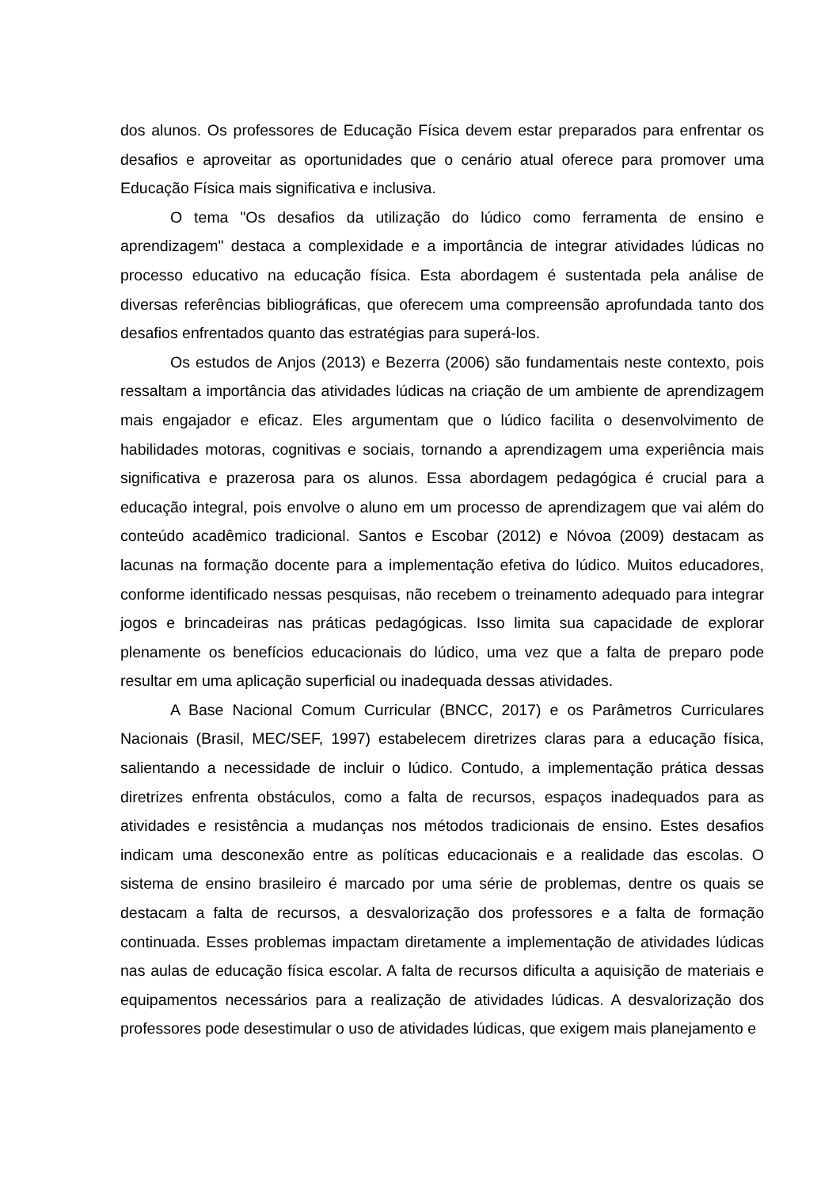dos alunos. Os professores de Educação Física devem estar preparados para enfrentar os desafios e aproveitar as oportunidades que o cenário atual oferece para promover uma Educação Física mais significativa e inclusiva.
O tema "Os desafios da utilização do lúdico como ferramenta de ensino e aprendizagem" destaca a complexidade e a importância de integrar atividades lúdicas no processo educativo na educação física. Esta abordagem é sustentada pela análise de diversas referências bibliográficas, que oferecem uma compreensão aprofundada tanto dos desafios enfrentados quanto das estratégias para superá-los.
Os estudos de Anjos (2013) e Bezerra (2006) são fundamentais neste contexto, pois ressaltam a importância das atividades lúdicas na criação de um ambiente de aprendizagem mais engajador e eficaz. Eles argumentam que o lúdico facilita o desenvolvimento de habilidades motoras, cognitivas e sociais, tornando a aprendizagem uma experiência mais significativa e prazerosa para os alunos. Essa abordagem pedagógica é crucial para a educação integral, pois envolve o aluno em um processo de aprendizagem que vai além do conteúdo acadêmico tradicional. Santos e Escobar (2012) e Nóvoa (2009) destacam as lacunas na formação docente para a implementação efetiva do lúdico. Muitos educadores, conforme identificado nessas pesquisas, não recebem o treinamento adequado para integrar jogos e brincadeiras nas práticas pedagógicas. Isso limita sua capacidade de explorar plenamente os benefícios educacionais do lúdico, uma vez que a falta de preparo pode resultar em uma aplicação superficial ou inadequada dessas atividades.
A Base Nacional Comum Curricular (BNCC, 2017) e os Parâmetros Curriculares Nacionais (Brasil, MEC/SEF, 1997) estabelecem diretrizes claras para a educação física, salientando a necessidade de incluir o lúdico. Contudo, a implementação prática dessas diretrizes enfrenta obstáculos, como a falta de recursos, espaços inadequados para as atividades e resistência a mudanças nos métodos tradicionais de ensino. Estes desafios indicam uma desconexão entre as políticas educacionais e a realidade das escolas. O sistema de ensino brasileiro é marcado por uma série de problemas, dentre os quais se destacam a falta de recursos, a desvalorização dos professores e a falta de formação continuada. Esses problemas impactam diretamente a implementação de atividades lúdicas nas aulas de educação física escolar. A falta de recursos dificulta a aquisição de materiais e equipamentos necessários para a realização de atividades lúdicas. A desvalorização dos professores pode desestimular o uso de atividades lúdicas, que exigem mais planejamento e